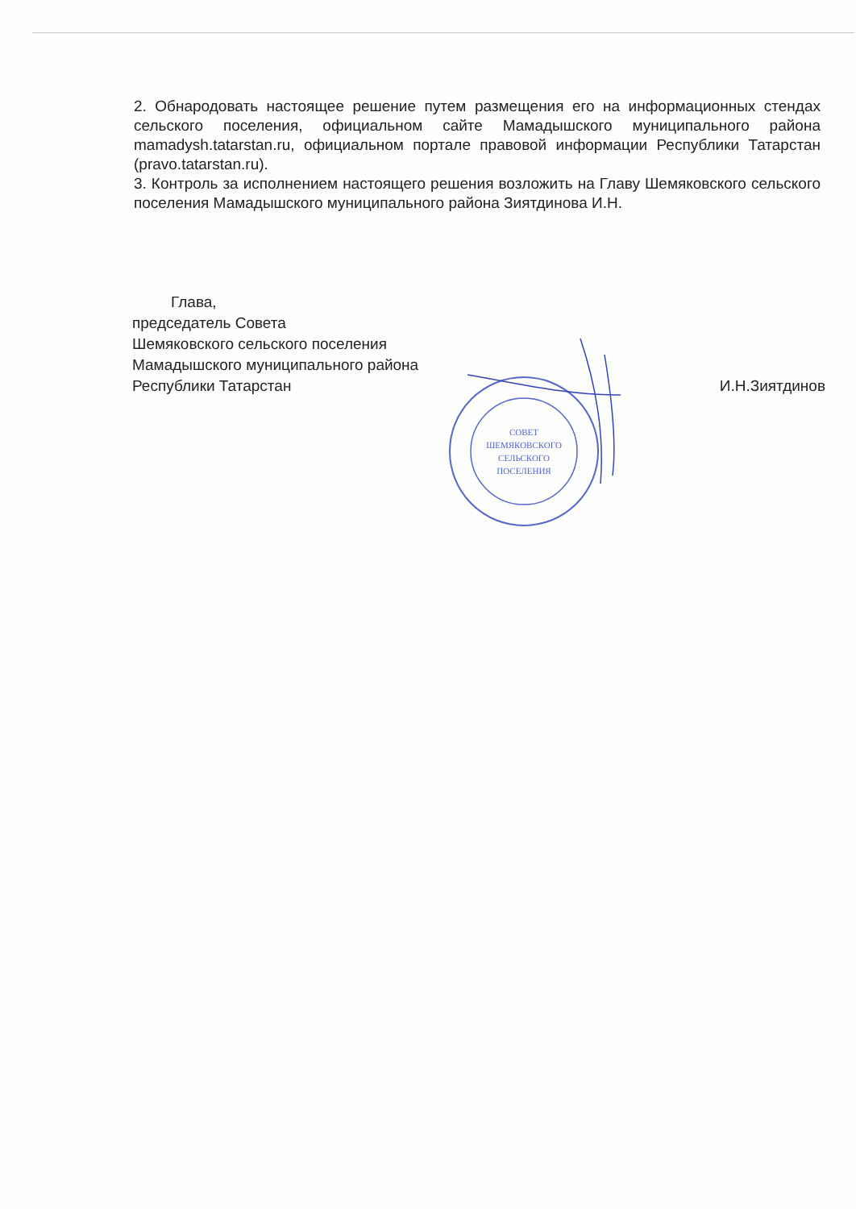2. Обнародовать настоящее решение путем размещения его на информационных стендах сельского поселения, официальном сайте Мамадышского муниципального района mamadysh.tatarstan.ru, официальном портале правовой информации Республики Татарстан (pravo.tatarstan.ru).
3. Контроль за исполнением настоящего решения возложить на Главу Шемяковского сельского поселения Мамадышского муниципального района Зиятдинова И.Н.
Глава,
председатель Совета
Шемяковского сельского поселения
Мамадышского муниципального района
Республики Татарстан
И.Н.Зиятдинов
СОВЕТ
ШЕМЯКОВСКОГО
СЕЛЬСКОГО
ПОСЕЛЕНИЯ